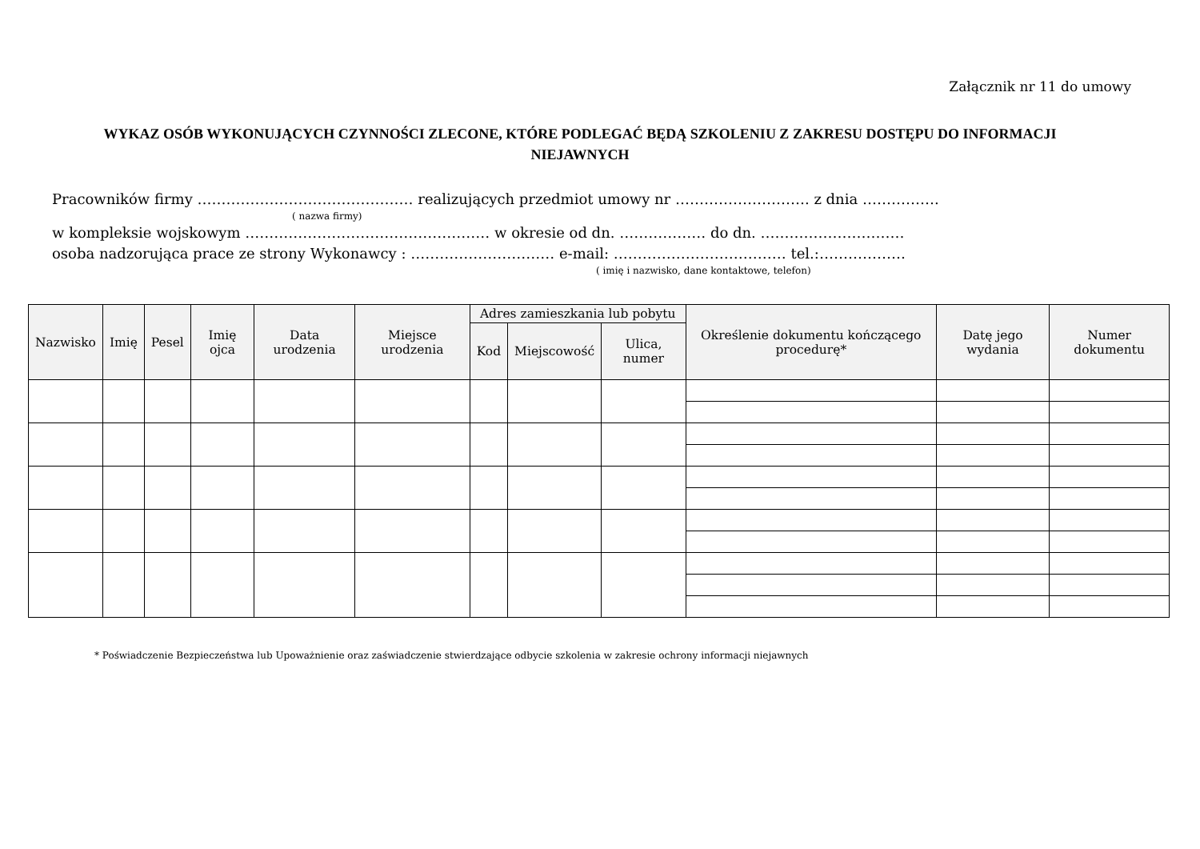Załącznik nr 11 do umowy
WYKAZ OSÓB WYKONUJĄCYCH CZYNNOŚCI ZLECONE, KTÓRE PODLEGAĆ BĘDĄ SZKOLENIU Z ZAKRESU DOSTĘPU DO INFORMACJI NIEJAWNYCH
Pracowników firmy ……………………………………… realizujących przedmiot umowy nr ………………………. z dnia …………….
( nazwa firmy)
w kompleksie wojskowym …………………………………………… w okresie od dn. ……………… do dn. …………………………
osoba nadzorująca prace ze strony Wykonawcy : ………………………… e-mail: ……………………………… tel.:………………
( imię i nazwisko, dane kontaktowe, telefon)
| Nazwisko | Imię | Pesel | Imię ojca | Data urodzenia | Miejsce urodzenia | Adres zamieszkania lub pobytu | | | Określenie dokumentu kończącego procedurę* | Datę jego wydania | Numer dokumentu |
| --- | --- | --- | --- | --- | --- | --- | --- | --- | --- | --- | --- |
| | | | | | | Kod | Miejscowość | Ulica, numer | | | |
* Poświadczenie Bezpieczeństwa lub Upoważnienie oraz zaświadczenie stwierdzające odbycie szkolenia w zakresie ochrony informacji niejawnych